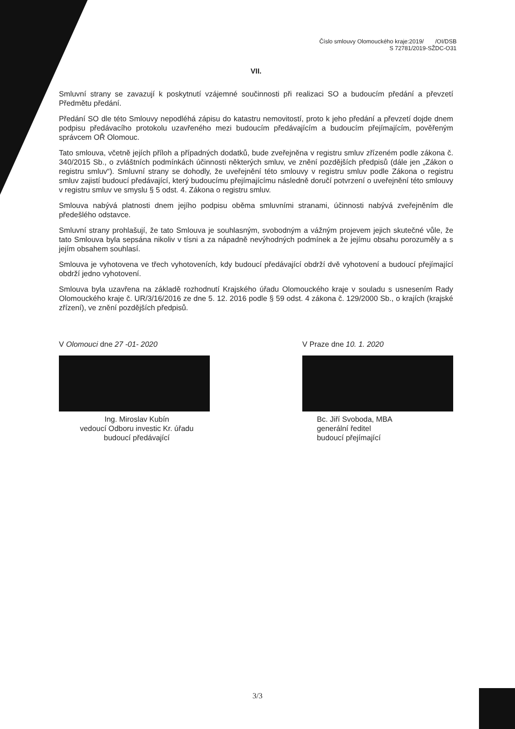Číslo smlouvy Olomouckého kraje:2019/ /OI/DSB
S 72781/2019-SŽDC-O31
VII.
Smluvní strany se zavazují k poskytnutí vzájemné součinnosti při realizaci SO a budoucím předání a převzetí Předmětu předání.
Předání SO dle této Smlouvy nepodléhá zápisu do katastru nemovitostí, proto k jeho předání a převzetí dojde dnem podpisu předávacího protokolu uzavřeného mezi budoucím předávajícím a budoucím přejímajícím, pověřeným správcem OŘ Olomouc.
Tato smlouva, včetně jejích příloh a případných dodatků, bude zveřejněna v registru smluv zřízeném podle zákona č. 340/2015 Sb., o zvláštních podmínkách účinnosti některých smluv, ve znění pozdějších předpisů (dále jen „Zákon o registru smluv“). Smluvní strany se dohodly, že uveřejnění této smlouvy v registru smluv podle Zákona o registru smluv zajistí budoucí předávající, který budoucímu přejímajícímu následně doručí potvrzení o uveřejnění této smlouvy v registru smluv ve smyslu § 5 odst. 4. Zákona o registru smluv.
Smlouva nabývá platnosti dnem jejího podpisu oběma smluvními stranami, účinnosti nabývá zveřejněním dle předešlého odstavce.
Smluvní strany prohlašují, že tato Smlouva je souhlasným, svobodným a vážným projevem jejich skutečné vůle, že tato Smlouva byla sepsána nikoliv v tísni a za nápadně nevýhodných podmínek a že jejímu obsahu porozuměly a s jejím obsahem souhlasí.
Smlouva je vyhotovena ve třech vyhotoveních, kdy budoucí předávající obdrží dvě vyhotovení a budoucí přejímající obdrží jedno vyhotovení.
Smlouva byla uzavřena na základě rozhodnutí Krajského úřadu Olomouckého kraje v souladu s usnesením Rady Olomouckého kraje č. UR/3/16/2016 ze dne 5. 12. 2016 podle § 59 odst. 4 zákona č. 129/2000 Sb., o krajích (krajské zřízení), ve znění pozdějších předpisů.
V Olomouci dne 27 -01- 2020
Ing. Miroslav Kubín
vedoucí Odboru investic Kr. úřadu
budoucí předávající
V Praze dne 10. 1. 2020
Bc. Jiří Svoboda, MBA
generální ředitel
budoucí přejímající
3/3